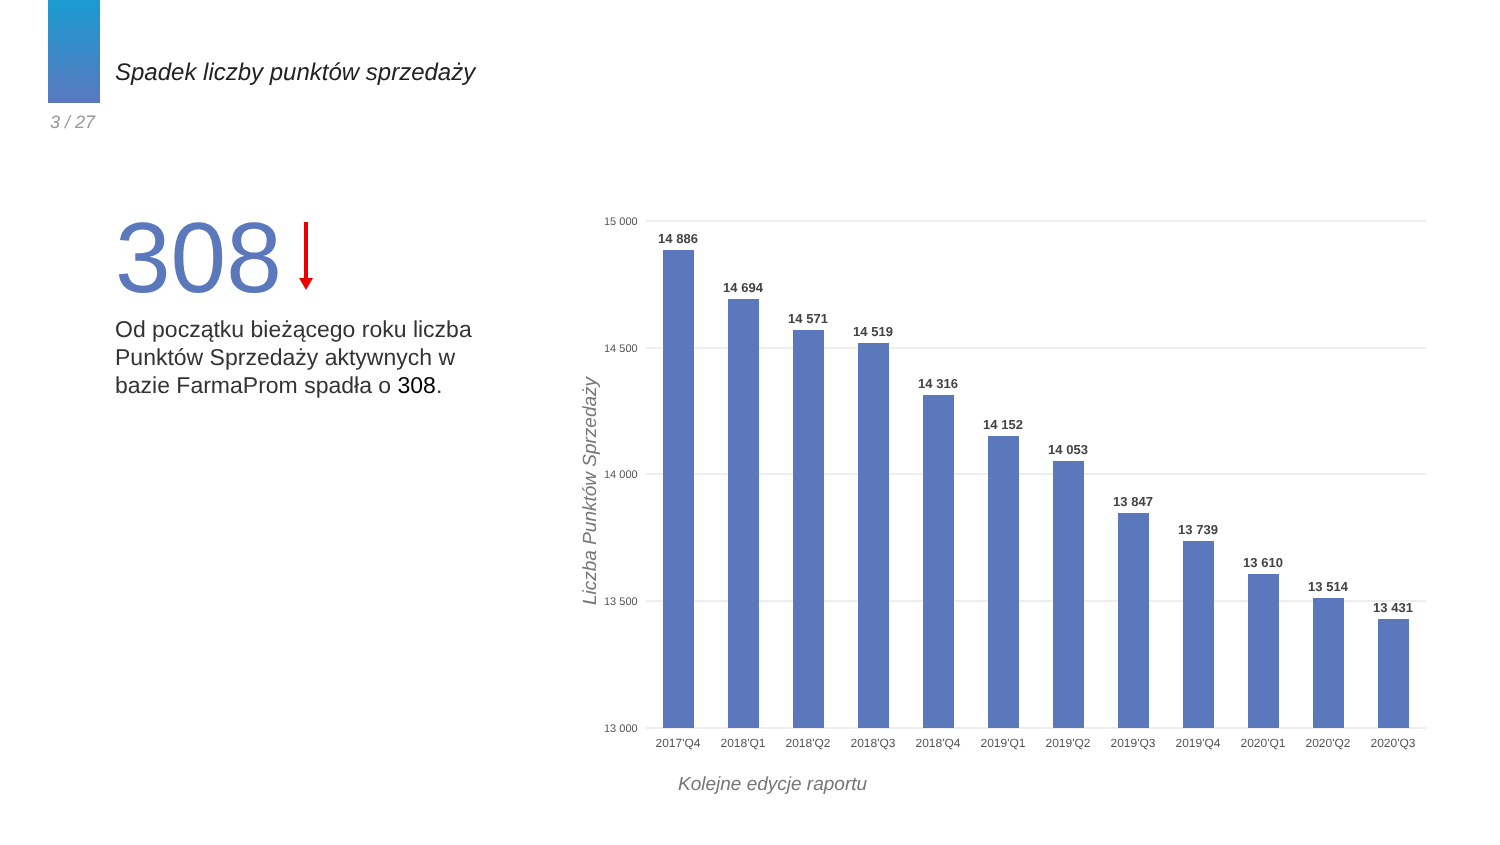Spadek liczby punktów sprzedaży
3 / 27
308
Od początku bieżącego roku liczba Punktów Sprzedaży aktywnych w bazie FarmaProm spadła o 308.
Liczba Punktów Sprzedaży
15 000
14 500
14 000
13 500
13 000
14 886
14 694
14 571
14 519
14 316
14 152
14 053
13 847
13 739
13 610
13 514
13 431
2017'Q4
2018'Q1
2018'Q2
2018'Q3
2018'Q4
2019'Q1
2019'Q2
2019'Q3
2019'Q4
2020'Q1
2020'Q2
2020'Q3
Kolejne edycje raportu